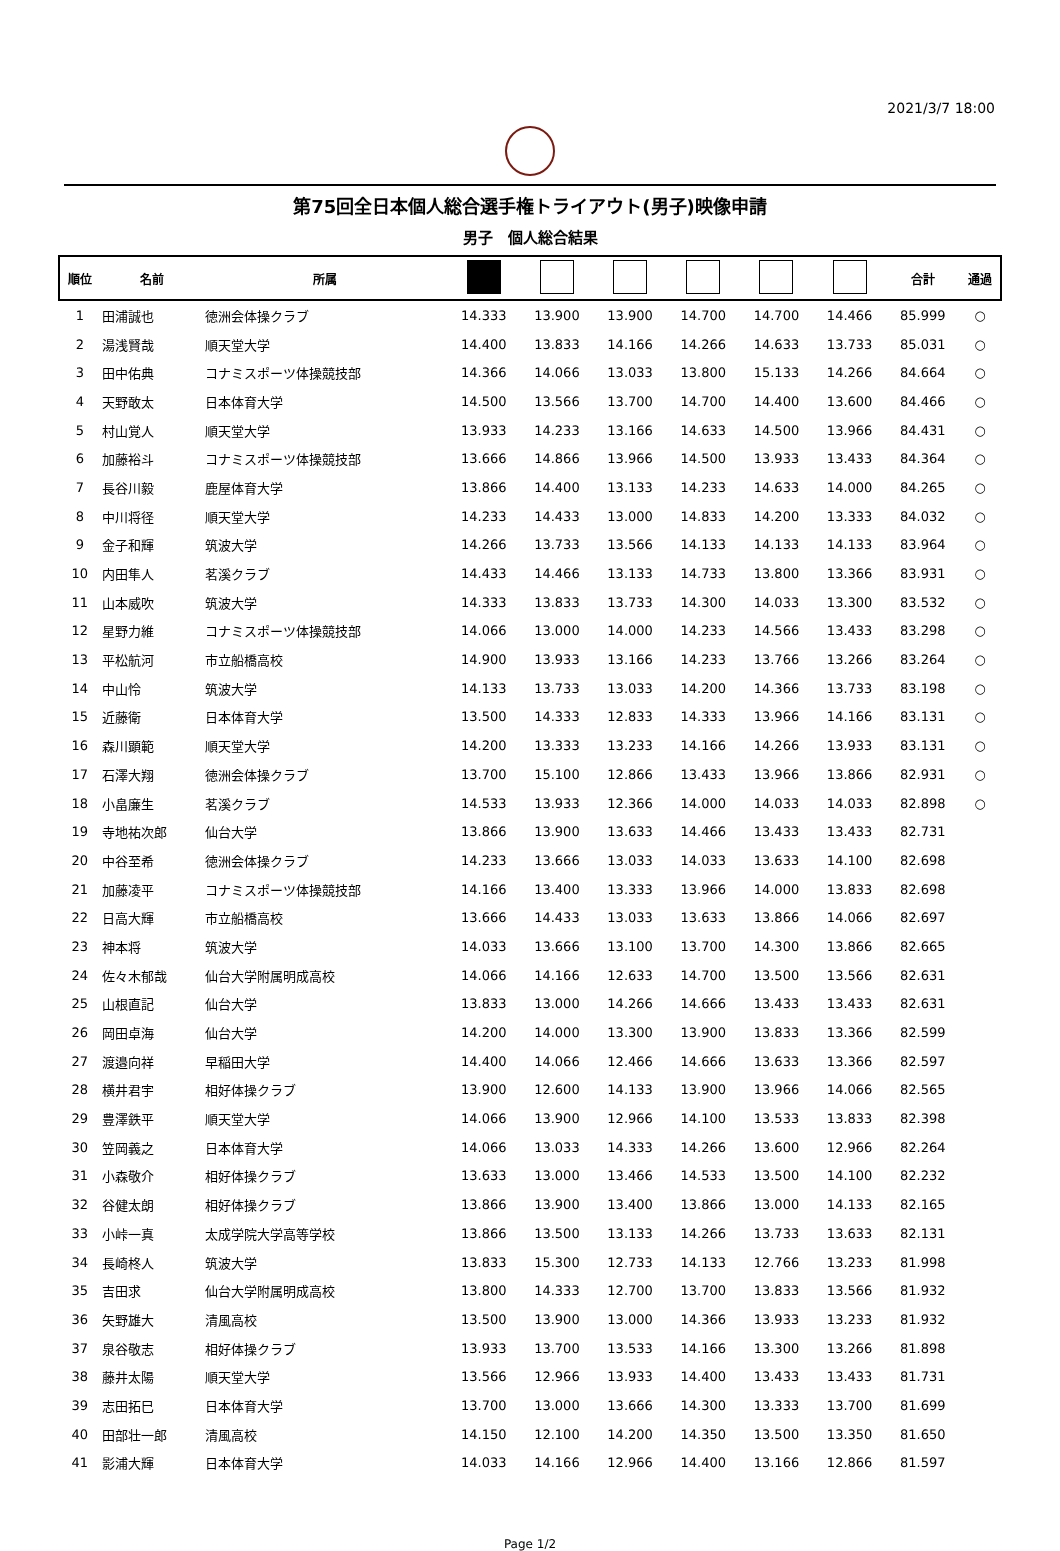2021/3/7 18:00
第75回全日本個人総合選手権トライアウト(男子)映像申請
男子　個人総合結果
| 順位 | 名前 | 所属 | | | | | | | 合計 | 通過 |
| --- | --- | --- | --- | --- | --- | --- | --- | --- | --- | --- |
| 1 | 田浦誠也 | 徳洲会体操クラブ | 14.333 | 13.900 | 13.900 | 14.700 | 14.700 | 14.466 | 85.999 | ○ |
| 2 | 湯浅賢哉 | 順天堂大学 | 14.400 | 13.833 | 14.166 | 14.266 | 14.633 | 13.733 | 85.031 | ○ |
| 3 | 田中佑典 | コナミスポーツ体操競技部 | 14.366 | 14.066 | 13.033 | 13.800 | 15.133 | 14.266 | 84.664 | ○ |
| 4 | 天野敢太 | 日本体育大学 | 14.500 | 13.566 | 13.700 | 14.700 | 14.400 | 13.600 | 84.466 | ○ |
| 5 | 村山覚人 | 順天堂大学 | 13.933 | 14.233 | 13.166 | 14.633 | 14.500 | 13.966 | 84.431 | ○ |
| 6 | 加藤裕斗 | コナミスポーツ体操競技部 | 13.666 | 14.866 | 13.966 | 14.500 | 13.933 | 13.433 | 84.364 | ○ |
| 7 | 長谷川毅 | 鹿屋体育大学 | 13.866 | 14.400 | 13.133 | 14.233 | 14.633 | 14.000 | 84.265 | ○ |
| 8 | 中川将径 | 順天堂大学 | 14.233 | 14.433 | 13.000 | 14.833 | 14.200 | 13.333 | 84.032 | ○ |
| 9 | 金子和輝 | 筑波大学 | 14.266 | 13.733 | 13.566 | 14.133 | 14.133 | 14.133 | 83.964 | ○ |
| 10 | 内田隼人 | 茗溪クラブ | 14.433 | 14.466 | 13.133 | 14.733 | 13.800 | 13.366 | 83.931 | ○ |
| 11 | 山本威吹 | 筑波大学 | 14.333 | 13.833 | 13.733 | 14.300 | 14.033 | 13.300 | 83.532 | ○ |
| 12 | 星野力維 | コナミスポーツ体操競技部 | 14.066 | 13.000 | 14.000 | 14.233 | 14.566 | 13.433 | 83.298 | ○ |
| 13 | 平松航河 | 市立船橋高校 | 14.900 | 13.933 | 13.166 | 14.233 | 13.766 | 13.266 | 83.264 | ○ |
| 14 | 中山怜 | 筑波大学 | 14.133 | 13.733 | 13.033 | 14.200 | 14.366 | 13.733 | 83.198 | ○ |
| 15 | 近藤衛 | 日本体育大学 | 13.500 | 14.333 | 12.833 | 14.333 | 13.966 | 14.166 | 83.131 | ○ |
| 16 | 森川顕範 | 順天堂大学 | 14.200 | 13.333 | 13.233 | 14.166 | 14.266 | 13.933 | 83.131 | ○ |
| 17 | 石澤大翔 | 徳洲会体操クラブ | 13.700 | 15.100 | 12.866 | 13.433 | 13.966 | 13.866 | 82.931 | ○ |
| 18 | 小畠廉生 | 茗溪クラブ | 14.533 | 13.933 | 12.366 | 14.000 | 14.033 | 14.033 | 82.898 | ○ |
| 19 | 寺地祐次郎 | 仙台大学 | 13.866 | 13.900 | 13.633 | 14.466 | 13.433 | 13.433 | 82.731 | |
| 20 | 中谷至希 | 徳洲会体操クラブ | 14.233 | 13.666 | 13.033 | 14.033 | 13.633 | 14.100 | 82.698 | |
| 21 | 加藤凌平 | コナミスポーツ体操競技部 | 14.166 | 13.400 | 13.333 | 13.966 | 14.000 | 13.833 | 82.698 | |
| 22 | 日高大輝 | 市立船橋高校 | 13.666 | 14.433 | 13.033 | 13.633 | 13.866 | 14.066 | 82.697 | |
| 23 | 神本将 | 筑波大学 | 14.033 | 13.666 | 13.100 | 13.700 | 14.300 | 13.866 | 82.665 | |
| 24 | 佐々木郁哉 | 仙台大学附属明成高校 | 14.066 | 14.166 | 12.633 | 14.700 | 13.500 | 13.566 | 82.631 | |
| 25 | 山根直記 | 仙台大学 | 13.833 | 13.000 | 14.266 | 14.666 | 13.433 | 13.433 | 82.631 | |
| 26 | 岡田卓海 | 仙台大学 | 14.200 | 14.000 | 13.300 | 13.900 | 13.833 | 13.366 | 82.599 | |
| 27 | 渡邉向祥 | 早稲田大学 | 14.400 | 14.066 | 12.466 | 14.666 | 13.633 | 13.366 | 82.597 | |
| 28 | 横井君宇 | 相好体操クラブ | 13.900 | 12.600 | 14.133 | 13.900 | 13.966 | 14.066 | 82.565 | |
| 29 | 豊澤鉄平 | 順天堂大学 | 14.066 | 13.900 | 12.966 | 14.100 | 13.533 | 13.833 | 82.398 | |
| 30 | 笠岡義之 | 日本体育大学 | 14.066 | 13.033 | 14.333 | 14.266 | 13.600 | 12.966 | 82.264 | |
| 31 | 小森敬介 | 相好体操クラブ | 13.633 | 13.000 | 13.466 | 14.533 | 13.500 | 14.100 | 82.232 | |
| 32 | 谷健太朗 | 相好体操クラブ | 13.866 | 13.900 | 13.400 | 13.866 | 13.000 | 14.133 | 82.165 | |
| 33 | 小峠一真 | 太成学院大学高等学校 | 13.866 | 13.500 | 13.133 | 14.266 | 13.733 | 13.633 | 82.131 | |
| 34 | 長崎柊人 | 筑波大学 | 13.833 | 15.300 | 12.733 | 14.133 | 12.766 | 13.233 | 81.998 | |
| 35 | 吉田求 | 仙台大学附属明成高校 | 13.800 | 14.333 | 12.700 | 13.700 | 13.833 | 13.566 | 81.932 | |
| 36 | 矢野雄大 | 清風高校 | 13.500 | 13.900 | 13.000 | 14.366 | 13.933 | 13.233 | 81.932 | |
| 37 | 泉谷敬志 | 相好体操クラブ | 13.933 | 13.700 | 13.533 | 14.166 | 13.300 | 13.266 | 81.898 | |
| 38 | 藤井太陽 | 順天堂大学 | 13.566 | 12.966 | 13.933 | 14.400 | 13.433 | 13.433 | 81.731 | |
| 39 | 志田拓巳 | 日本体育大学 | 13.700 | 13.000 | 13.666 | 14.300 | 13.333 | 13.700 | 81.699 | |
| 40 | 田部壮一郎 | 清風高校 | 14.150 | 12.100 | 14.200 | 14.350 | 13.500 | 13.350 | 81.650 | |
| 41 | 影浦大輝 | 日本体育大学 | 14.033 | 14.166 | 12.966 | 14.400 | 13.166 | 12.866 | 81.597 | |
Page 1/2